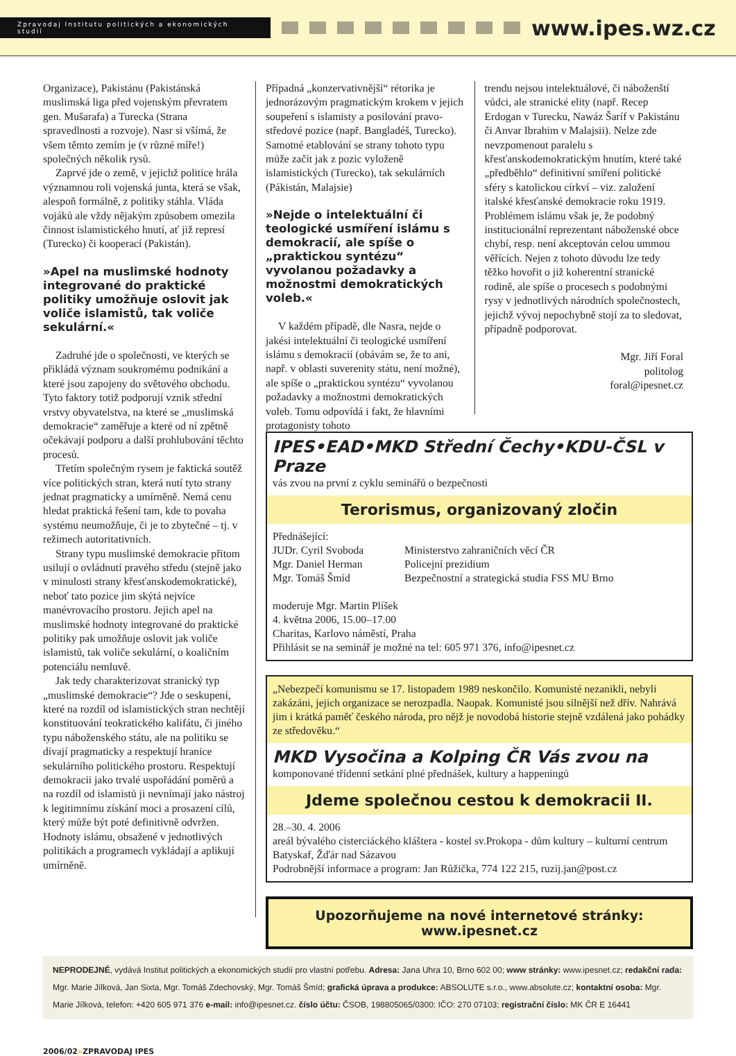Zpravodaj Institutu politických a ekonomických studií
www.ipes.wz.cz
Organizace), Pakistánu (Pakistánská muslimská liga před vojenským převratem gen. Mušarafa) a Turecka (Strana spravedlnosti a rozvoje). Nasr si všímá, že všem těmto zemím je (v různé míře!) společných několik rysů.
Zaprvé jde o země, v jejichž politice hrála významnou roli vojenská junta, která se však, alespoň formálně, z politiky stáhla. Vláda vojáků ale vždy nějakým způsobem omezila činnost islamistického hnutí, ať již represí (Turecko) či kooperací (Pakistán).
»Apel na muslimské hodnoty integrované do praktické politiky umožňuje oslovit jak voliče islamistů, tak voliče sekulární.«
Zadruhé jde o společnosti, ve kterých se přikládá význam soukromému podnikání a které jsou zapojeny do světového obchodu. Tyto faktory totiž podporují vznik střední vrstvy obyvatelstva, na které se „muslimská demokracie“ zaměřuje a které od ní zpětně očekávají podporu a další prohlubování těchto procesů.
Třetím společným rysem je faktická soutěž více politických stran, která nutí tyto strany jednat pragmaticky a umírněně. Nemá cenu hledat praktická řešení tam, kde to povaha systému neumožňuje, či je to zbytečné – tj. v režimech autoritativních.
Strany typu muslimské demokracie přitom usilují o ovládnutí pravého středu (stejně jako v minulosti strany křesťanskodemokratické), neboť tato pozice jim skýtá nejvíce manévrovacího prostoru. Jejich apel na muslimské hodnoty integrované do praktické politiky pak umožňuje oslovit jak voliče islamistů, tak voliče sekulární, o koaličním potenciálu nemluvě.
Jak tedy charakterizovat stranický typ „muslimské demokracie“? Jde o seskupení, které na rozdíl od islamistických stran nechtějí konstituování teokratického kalifátu, či jiného typu náboženského státu, ale na politiku se dívají pragmaticky a respektují hranice sekulárního politického prostoru. Respektují demokracii jako trvalé uspořádání poměrů a na rozdíl od islamistů ji nevnímají jako nástroj k legitimnímu získání moci a prosazení cílů, který může být poté definitivně odvržen. Hodnoty islámu, obsažené v jednotlivých politikách a programech vykládají a aplikují umírněně.
Případná „konzervativnější“ rétorika je jednorázovým pragmatickým krokem v jejich soupeření s islamisty a posilování pravo-středové pozice (např. Bangladéš, Turecko). Samotné etablování se strany tohoto typu může začít jak z pozic vyloženě islamistických (Turecko), tak sekulárních (Pákistán, Malajsie)
»Nejde o intelektuální či teologické usmíření islámu s demokracií, ale spíše o „praktickou syntézu“ vyvolanou požadavky a možnostmi demokratických voleb.«
V každém případě, dle Nasra, nejde o jakési intelektuální či teologické usmíření islámu s demokracií (obávám se, že to ani, např. v oblasti suverenity státu, není možné), ale spíše o „praktickou syntézu“ vyvolanou požadavky a možnostmi demokratických voleb. Tomu odpovídá i fakt, že hlavními protagonisty tohoto
trendu nejsou intelektuálové, či náboženští vůdci, ale stranické elity (např. Recep Erdogan v Turecku, Nawáz Šaríf v Pakistánu či Anvar Ibrahim v Malajsii). Nelze zde nevzpomenout paralelu s křesťanskodemokratickým hnutím, které také „předběhlo“ definitivní smíření politické sféry s katolickou církví – viz. založení italské křesťanské demokracie roku 1919. Problémem islámu však je, že podobný institucionální reprezentant náboženské obce chybí, resp. není akceptován celou ummou věřících. Nejen z tohoto důvodu lze tedy těžko hovořit o již koherentní stranické rodině, ale spíše o procesech s podobnými rysy v jednotlivých národních společnostech, jejichž vývoj nepochybně stojí za to sledovat, případně podporovat.
Mgr. Jiří Foral
politolog
foral@ipesnet.cz
IPES•EAD•MKD Střední Čechy•KDU-ČSL v Praze
vás zvou na první z cyklu seminářů o bezpečnosti
Terorismus, organizovaný zločin
Přednášející:
JUDr. Cyril Svoboda
Mgr. Daniel Herman
Mgr. Tomáš Šmíd
Ministerstvo zahraničních věcí ČR
Policejní prezidium
Bezpečnostní a strategická studia FSS MU Brno
moderuje Mgr. Martin Plíšek
4. května 2006, 15.00–17.00
Charitas, Karlovo náměstí, Praha
Přihlásit se na seminář je možné na tel: 605 971 376, info@ipesnet.cz
„Nebezpečí komunismu se 17. listopadem 1989 neskončilo. Komunisté nezanikli, nebyli zakázáni, jejich organizace se nerozpadla. Naopak. Komunisté jsou silnější než dřív. Nahrává jim i krátká paměť českého národa, pro nějž je novodobá historie stejně vzdálená jako pohádky ze středověku.“
MKD Vysočina a Kolping ČR Vás zvou na
komponované třídenní setkání plné přednášek, kultury a happeningů
Jdeme společnou cestou k demokracii II.
28.–30. 4. 2006
areál bývalého cisterciáckého kláštera - kostel sv.Prokopa - dům kultury – kulturní centrum Batyskaf, Žďár nad Sázavou
Podrobnější informace a program: Jan Růžička, 774 122 215, ruzij.jan@post.cz
Upozorňujeme na nové internetové stránky: www.ipesnet.cz
NEPRODEJNÉ, vydává Institut politických a ekonomických studií pro vlastní potřebu. Adresa: Jana Uhra 10, Brno 602 00; www stránky: www.ipesnet.cz; redakční rada: Mgr. Marie Jílková, Jan Sixta, Mgr. Tomáš Zdechovský, Mgr. Tomáš Šmíd; grafická úprava a produkce: ABSOLUTE s.r.o., www.absolute.cz; kontaktní osoba: Mgr. Marie Jílková, telefon: +420 605 971 376 e-mail: info@ipesnet.cz. číslo účtu: ČSOB, 198805065/0300; IČO: 270 07103; registrační číslo: MK ČR E 16441
2006/02»ZPRAVODAJ IPES